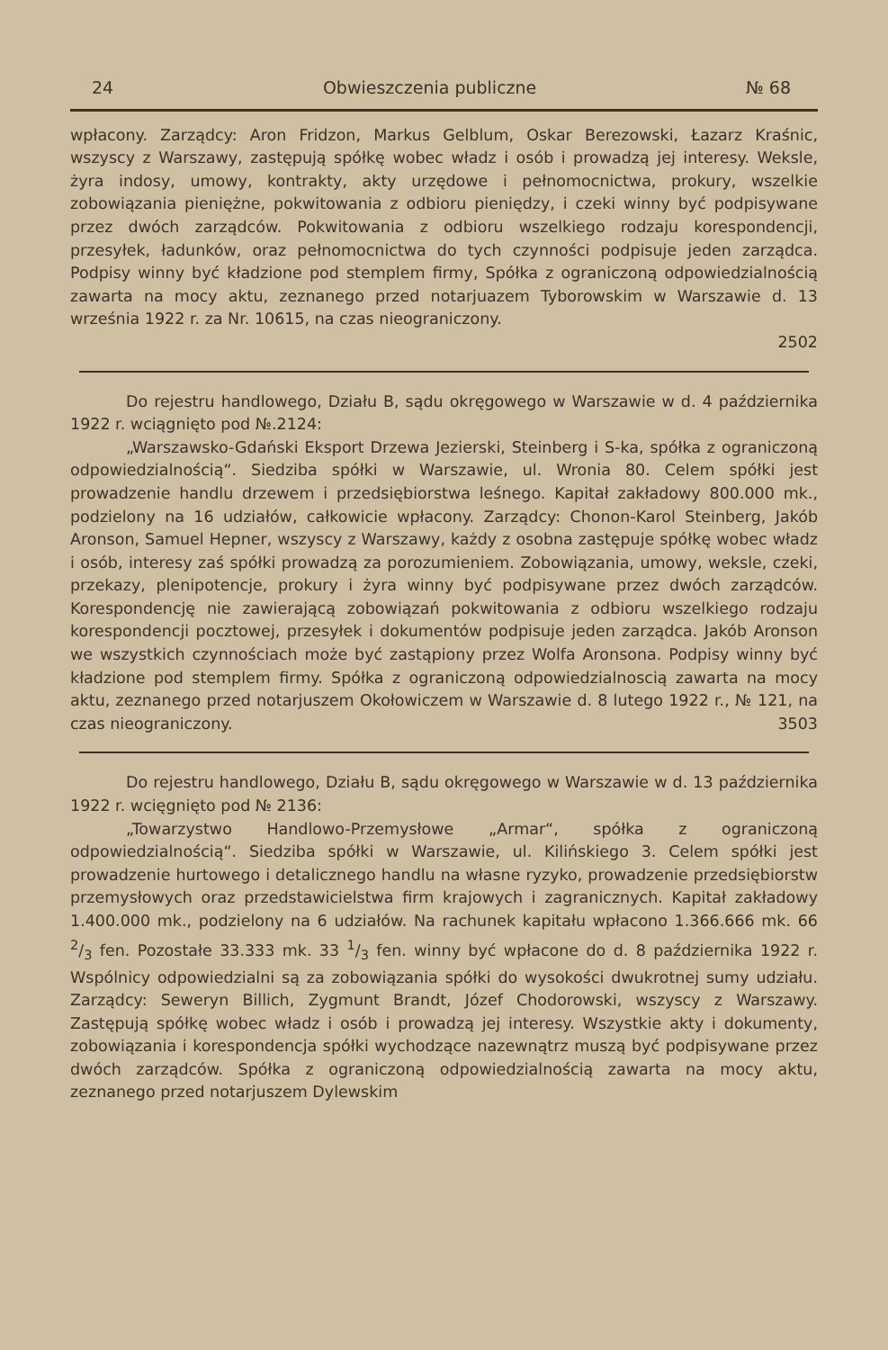24 Obwieszczenia publiczne № 68
wpłacony. Zarządcy: Aron Fridzon, Markus Gelblum, Oskar Berezowski, Łazarz Kraśnic, wszyscy z Warszawy, zastępują spółkę wobec władz i osób i prowadzą jej interesy. Weksle, żyra indosy, umowy, kontrakty, akty urzędowe i pełnomocnictwa, prokury, wszelkie zobowiązania pieniężne, pokwitowania z odbioru pieniędzy, i czeki winny być podpisywane przez dwóch zarządców. Pokwitowania z odbioru wszelkiego rodzaju korespondencji, przesyłek, ładunków, oraz pełnomocnictwa do tych czynności podpisuje jeden zarządca. Podpisy winny być kładzione pod stemplem firmy, Spółka z ograniczoną odpowiedzialnością zawarta na mocy aktu, zeznanego przed notarjuazem Tyborowskim w Warszawie d. 13 września 1922 r. za Nr. 10615, na czas nieograniczony.
2502
Do rejestru handlowego, Działu B, sądu okręgowego w Warszawie w d. 4 października 1922 r. wciągnięto pod №.2124:
„Warszawsko-Gdański Eksport Drzewa Jezierski, Steinberg i S-ka, spółka z ograniczoną odpowiedzialnością“. Siedziba spółki w Warszawie, ul. Wronia 80. Celem spółki jest prowadzenie handlu drzewem i przedsiębiorstwa leśnego. Kapitał zakładowy 800.000 mk., podzielony na 16 udziałów, całkowicie wpłacony. Zarządcy: Chonon-Karol Steinberg, Jakób Aronson, Samuel Hepner, wszyscy z Warszawy, każdy z osobna zastępuje spółkę wobec władz i osób, interesy zaś spółki prowadzą za porozumieniem. Zobowiązania, umowy, weksle, czeki, przekazy, plenipotencje, prokury i żyra winny być podpisywane przez dwóch zarządców. Korespondencję nie zawierającą zobowiązań pokwitowania z odbioru wszelkiego rodzaju korespondencji pocztowej, przesyłek i dokumentów podpisuje jeden zarządca. Jakób Aronson we wszystkich czynnościach może być zastąpiony przez Wolfa Aronsona. Podpisy winny być kładzione pod stemplem firmy. Spółka z ograniczoną odpowiedzialnoscią zawarta na mocy aktu, zeznanego przed notarjuszem Okołowiczem w Warszawie d. 8 lutego 1922 r., № 121, na czas nieograniczony. 3503
Do rejestru handlowego, Działu B, sądu okręgowego w Warszawie w d. 13 października 1922 r. wcięgnięto pod № 2136:
„Towarzystwo Handlowo-Przemysłowe „Armar“, spółka z ograniczoną odpowiedzialnością“. Siedziba spółki w Warszawie, ul. Kilińskiego 3. Celem spółki jest prowadzenie hurtowego i detalicznego handlu na własne ryzyko, prowadzenie przedsiębiorstw przemysłowych oraz przedstawicielstwa firm krajowych i zagranicznych. Kapitał zakładowy 1.400.000 mk., podzielony na 6 udziałów. Na rachunek kapitału wpłacono 1.366.666 mk. 66 2/3 fen. Pozostałe 33.333 mk. 33 1/3 fen. winny być wpłacone do d. 8 października 1922 r. Wspólnicy odpowiedzialni są za zobowiązania spółki do wysokości dwukrotnej sumy udziału. Zarządcy: Seweryn Billich, Zygmunt Brandt, Józef Chodorowski, wszyscy z Warszawy. Zastępują spółkę wobec władz i osób i prowadzą jej interesy. Wszystkie akty i dokumenty, zobowiązania i korespondencja spółki wychodzące nazewnątrz muszą być podpisywane przez dwóch zarządców. Spółka z ograniczoną odpowiedzialnością zawarta na mocy aktu, zeznanego przed notarjuszem Dylewskim